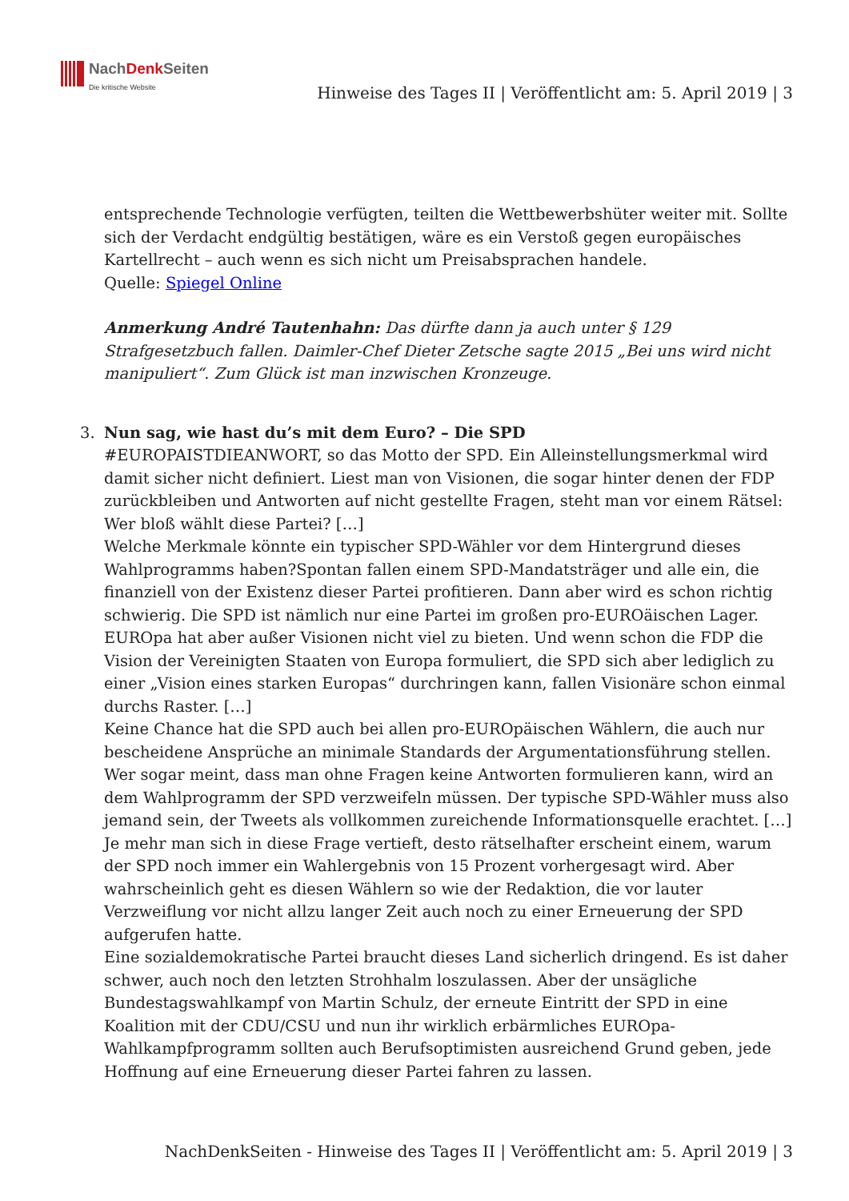NachDenk Seiten
Die kritische Website
Hinweise des Tages II | Veröffentlicht am: 5. April 2019 | 3
entsprechende Technologie verfügten, teilten die Wettbewerbshüter weiter mit. Sollte sich der Verdacht endgültig bestätigen, wäre es ein Verstoß gegen europäisches Kartellrecht – auch wenn es sich nicht um Preisabsprachen handele.
Quelle: Spiegel Online
Anmerkung André Tautenhahn: Das dürfte dann ja auch unter § 129 Strafgesetzbuch fallen. Daimler-Chef Dieter Zetsche sagte 2015 „Bei uns wird nicht manipuliert“. Zum Glück ist man inzwischen Kronzeuge.
3.
Nun sag, wie hast du’s mit dem Euro? – Die SPD
#EUROPAISTDIEANWORT, so das Motto der SPD. Ein Alleinstellungsmerkmal wird damit sicher nicht definiert. Liest man von Visionen, die sogar hinter denen der FDP zurückbleiben und Antworten auf nicht gestellte Fragen, steht man vor einem Rätsel: Wer bloß wählt diese Partei? […]
Welche Merkmale könnte ein typischer SPD-Wähler vor dem Hintergrund dieses Wahlprogramms haben?Spontan fallen einem SPD-Mandatsträger und alle ein, die finanziell von der Existenz dieser Partei profitieren. Dann aber wird es schon richtig schwierig. Die SPD ist nämlich nur eine Partei im großen pro-EUROäischen Lager. EUROpa hat aber außer Visionen nicht viel zu bieten. Und wenn schon die FDP die Vision der Vereinigten Staaten von Europa formuliert, die SPD sich aber lediglich zu einer „Vision eines starken Europas“ durchringen kann, fallen Visionäre schon einmal durchs Raster. […]
Keine Chance hat die SPD auch bei allen pro-EUROpäischen Wählern, die auch nur bescheidene Ansprüche an minimale Standards der Argumentationsführung stellen. Wer sogar meint, dass man ohne Fragen keine Antworten formulieren kann, wird an dem Wahlprogramm der SPD verzweifeln müssen. Der typische SPD-Wähler muss also jemand sein, der Tweets als vollkommen zureichende Informationsquelle erachtet. […]
Je mehr man sich in diese Frage vertieft, desto rätselhafter erscheint einem, warum der SPD noch immer ein Wahlergebnis von 15 Prozent vorhergesagt wird. Aber wahrscheinlich geht es diesen Wählern so wie der Redaktion, die vor lauter Verzweiflung vor nicht allzu langer Zeit auch noch zu einer Erneuerung der SPD aufgerufen hatte.
Eine sozialdemokratische Partei braucht dieses Land sicherlich dringend. Es ist daher schwer, auch noch den letzten Strohhalm loszulassen. Aber der unsägliche Bundestagswahlkampf von Martin Schulz, der erneute Eintritt der SPD in eine Koalition mit der CDU/CSU und nun ihr wirklich erbärmliches EUROpa-Wahlkampfprogramm sollten auch Berufsoptimisten ausreichend Grund geben, jede Hoffnung auf eine Erneuerung dieser Partei fahren zu lassen.
NachDenkSeiten - Hinweise des Tages II | Veröffentlicht am: 5. April 2019 | 3